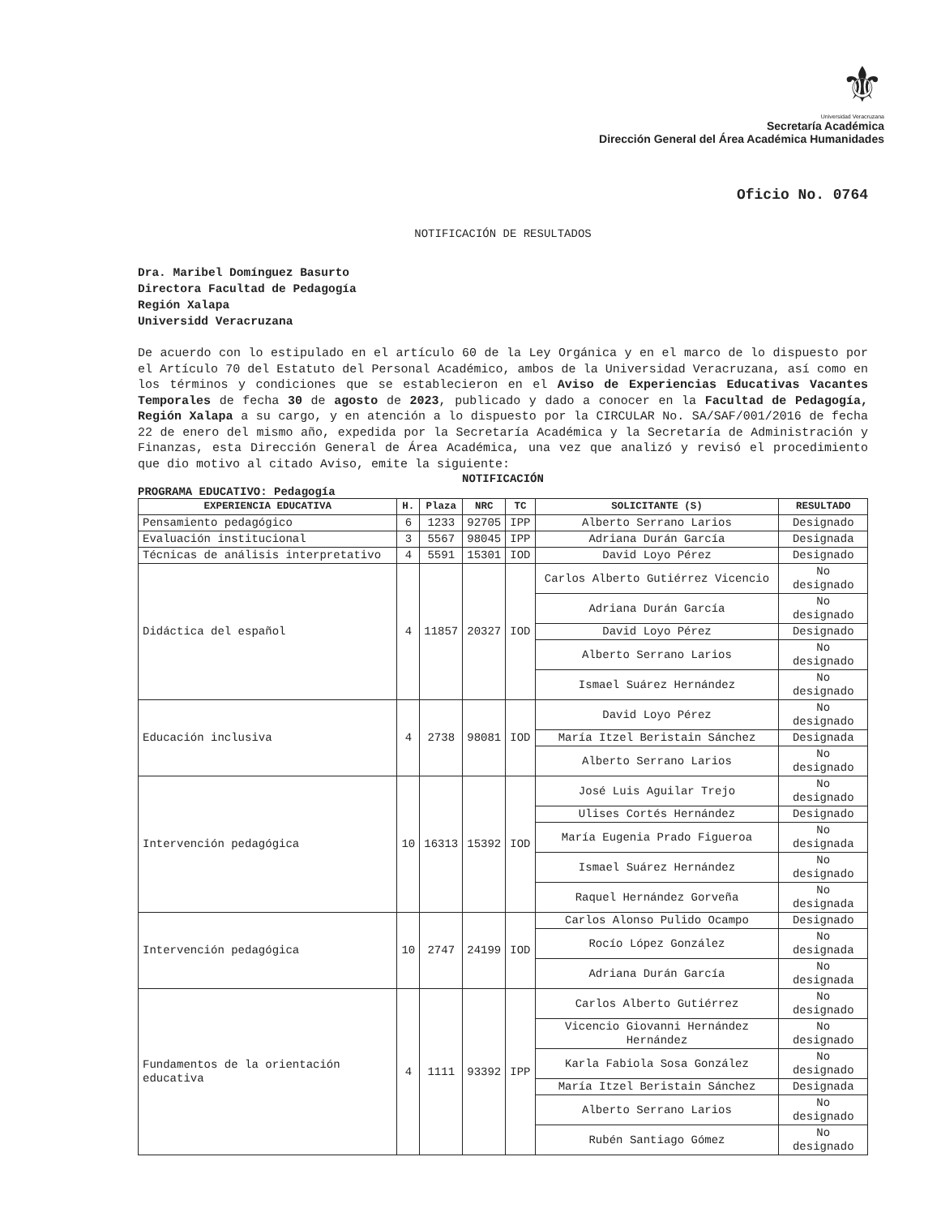⚜
Universidad Veracruzana
Secretaría Académica
Dirección General del Área Académica Humanidades
Oficio No. 0764
NOTIFICACIÓN DE RESULTADOS
Dra. Maribel Domínguez Basurto
Directora Facultad de Pedagogía
Región Xalapa
Universidd Veracruzana
De acuerdo con lo estipulado en el artículo 60 de la Ley Orgánica y en el marco de lo dispuesto por el Artículo 70 del Estatuto del Personal Académico, ambos de la Universidad Veracruzana, así como en los términos y condiciones que se establecieron en el Aviso de Experiencias Educativas Vacantes Temporales de fecha 30 de agosto de 2023, publicado y dado a conocer en la Facultad de Pedagogía, Región Xalapa a su cargo, y en atención a lo dispuesto por la CIRCULAR No. SA/SAF/001/2016 de fecha 22 de enero del mismo año, expedida por la Secretaría Académica y la Secretaría de Administración y Finanzas, esta Dirección General de Área Académica, una vez que analizó y revisó el procedimiento que dio motivo al citado Aviso, emite la siguiente:
NOTIFICACIÓN
PROGRAMA EDUCATIVO: Pedagogía
| EXPERIENCIA EDUCATIVA | H. | Plaza | NRC | TC | SOLICITANTE (S) | RESULTADO |
| --- | --- | --- | --- | --- | --- | --- |
| Pensamiento pedagógico | 6 | 1233 | 92705 | IPP | Alberto Serrano Larios | Designado |
| Evaluación institucional | 3 | 5567 | 98045 | IPP | Adriana Durán García | Designada |
| Técnicas de análisis interpretativo | 4 | 5591 | 15301 | IOD | David Loyo Pérez | Designado |
| Didáctica del español | 4 | 11857 | 20327 | IOD | Carlos Alberto Gutiérrez Vicencio | No designado |
| | | | | | Adriana Durán García | No designado |
| | | | | | David Loyo Pérez | Designado |
| | | | | | Alberto Serrano Larios | No designado |
| | | | | | Ismael Suárez Hernández | No designado |
| Educación inclusiva | 4 | 2738 | 98081 | IOD | David Loyo Pérez | No designado |
| | | | | | María Itzel Beristain Sánchez | Designada |
| | | | | | Alberto Serrano Larios | No designado |
| Intervención pedagógica | 10 | 16313 | 15392 | IOD | José Luis Aguilar Trejo | No designado |
| | | | | | Ulises Cortés Hernández | Designado |
| | | | | | María Eugenia Prado Figueroa | No designada |
| | | | | | Ismael Suárez Hernández | No designado |
| | | | | | Raquel Hernández Gorveña | No designada |
| Intervención pedagógica | 10 | 2747 | 24199 | IOD | Carlos Alonso Pulido Ocampo | Designado |
| | | | | | Rocío López González | No designada |
| | | | | | Adriana Durán García | No designada |
| Fundamentos de la orientación educativa | 4 | 1111 | 93392 | IPP | Carlos Alberto Gutiérrez | No designado |
| | | | | | Vicencio Giovanni Hernández Hernández | No designado |
| | | | | | Karla Fabiola Sosa González | No designado |
| | | | | | María Itzel Beristain Sánchez | Designada |
| | | | | | Alberto Serrano Larios | No designado |
| | | | | | Rubén Santiago Gómez | No designado |